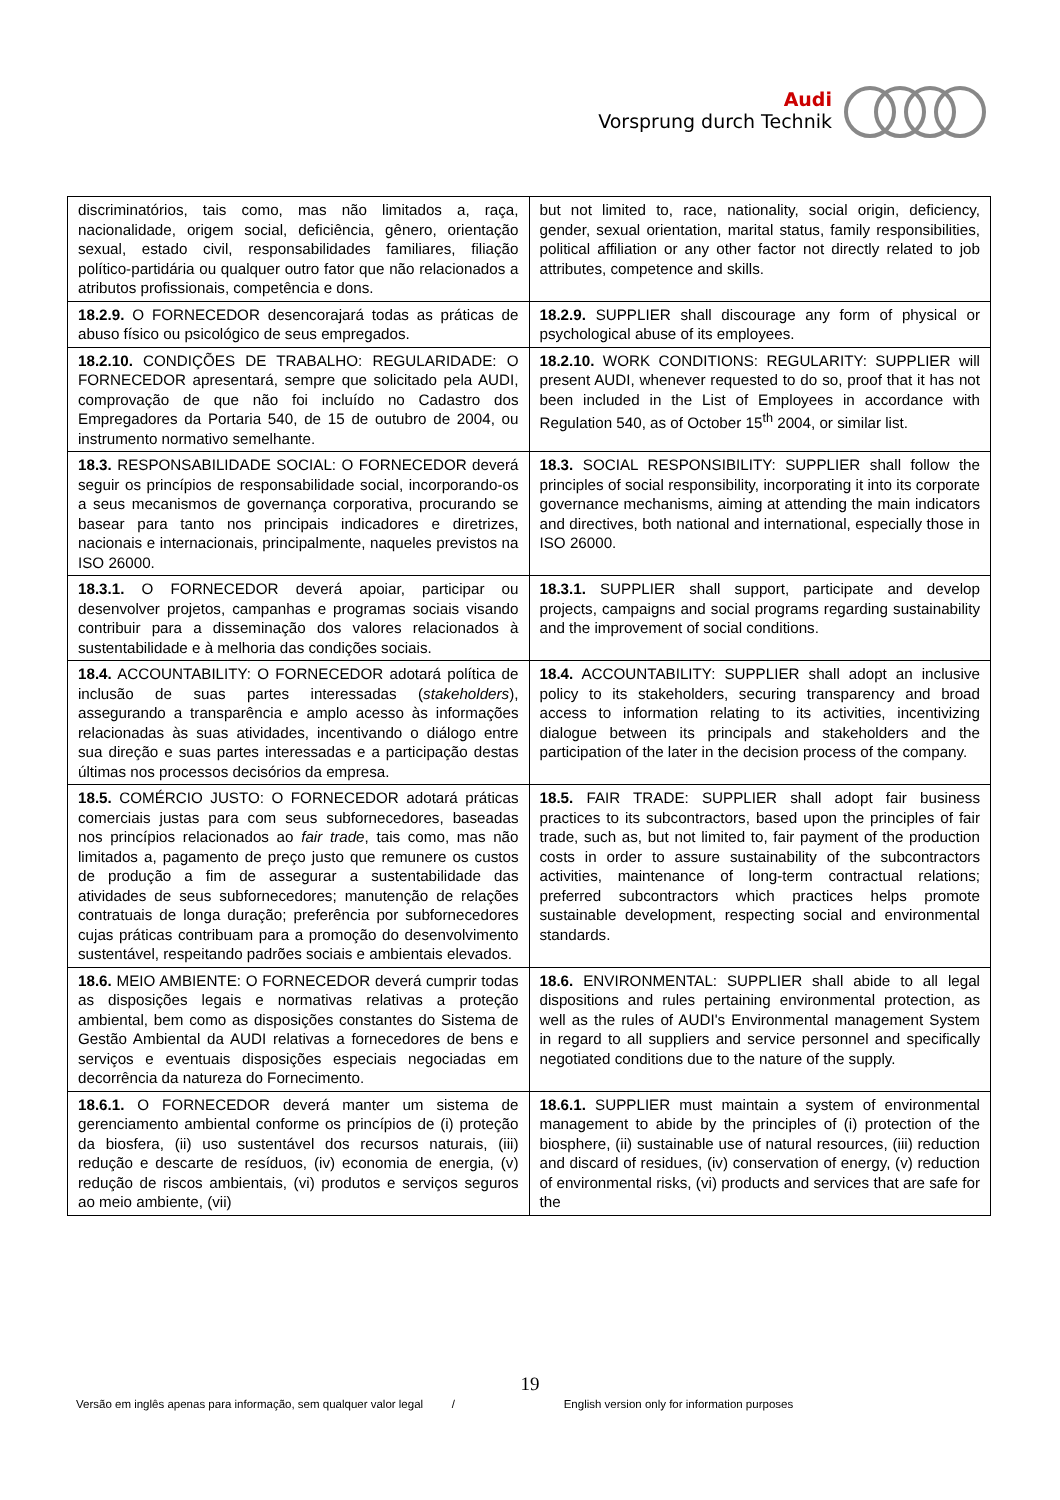Audi
Vorsprung durch Technik
| discriminatórios, tais como, mas não limitados a, raça, nacionalidade, origem social, deficiência, gênero, orientação sexual, estado civil, responsabilidades familiares, filiação político-partidária ou qualquer outro fator que não relacionados a atributos profissionais, competência e dons. | but not limited to, race, nationality, social origin, deficiency, gender, sexual orientation, marital status, family responsibilities, political affiliation or any other factor not directly related to job attributes, competence and skills. |
| 18.2.9. O FORNECEDOR desencorajará todas as práticas de abuso físico ou psicológico de seus empregados. | 18.2.9. SUPPLIER shall discourage any form of physical or psychological abuse of its employees. |
| 18.2.10. CONDIÇÕES DE TRABALHO: REGULARIDADE: O FORNECEDOR apresentará, sempre que solicitado pela AUDI, comprovação de que não foi incluído no Cadastro dos Empregadores da Portaria 540, de 15 de outubro de 2004, ou instrumento normativo semelhante. | 18.2.10. WORK CONDITIONS: REGULARITY: SUPPLIER will present AUDI, whenever requested to do so, proof that it has not been included in the List of Employees in accordance with Regulation 540, as of October 15<sup>th</sup> 2004, or similar list. |
| 18.3. RESPONSABILIDADE SOCIAL: O FORNECEDOR deverá seguir os princípios de responsabilidade social, incorporando-os a seus mecanismos de governança corporativa, procurando se basear para tanto nos principais indicadores e diretrizes, nacionais e internacionais, principalmente, naqueles previstos na ISO 26000. | 18.3. SOCIAL RESPONSIBILITY: SUPPLIER shall follow the principles of social responsibility, incorporating it into its corporate governance mechanisms, aiming at attending the main indicators and directives, both national and international, especially those in ISO 26000. |
| 18.3.1. O FORNECEDOR deverá apoiar, participar ou desenvolver projetos, campanhas e programas sociais visando contribuir para a disseminação dos valores relacionados à sustentabilidade e à melhoria das condições sociais. | 18.3.1. SUPPLIER shall support, participate and develop projects, campaigns and social programs regarding sustainability and the improvement of social conditions. |
| 18.4. ACCOUNTABILITY: O FORNECEDOR adotará política de inclusão de suas partes interessadas ( stakeholders ), assegurando a transparência e amplo acesso às informações relacionadas às suas atividades, incentivando o diálogo entre sua direção e suas partes interessadas e a participação destas últimas nos processos decisórios da empresa. | 18.4. ACCOUNTABILITY: SUPPLIER shall adopt an inclusive policy to its stakeholders, securing transparency and broad access to information relating to its activities, incentivizing dialogue between its principals and stakeholders and the participation of the later in the decision process of the company. |
| 18.5. COMÉRCIO JUSTO: O FORNECEDOR adotará práticas comerciais justas para com seus subfornecedores, baseadas nos princípios relacionados ao fair trade , tais como, mas não limitados a, pagamento de preço justo que remunere os custos de produção a fim de assegurar a sustentabilidade das atividades de seus subfornecedores; manutenção de relações contratuais de longa duração; preferência por subfornecedores cujas práticas contribuam para a promoção do desenvolvimento sustentável, respeitando padrões sociais e ambientais elevados. | 18.5. FAIR TRADE: SUPPLIER shall adopt fair business practices to its subcontractors, based upon the principles of fair trade, such as, but not limited to, fair payment of the production costs in order to assure sustainability of the subcontractors activities, maintenance of long-term contractual relations; preferred subcontractors which practices helps promote sustainable development, respecting social and environmental standards. |
| 18.6. MEIO AMBIENTE: O FORNECEDOR deverá cumprir todas as disposições legais e normativas relativas a proteção ambiental, bem como as disposições constantes do Sistema de Gestão Ambiental da AUDI relativas a fornecedores de bens e serviços e eventuais disposições especiais negociadas em decorrência da natureza do Fornecimento. | 18.6. ENVIRONMENTAL: SUPPLIER shall abide to all legal dispositions and rules pertaining environmental protection, as well as the rules of AUDI's Environmental management System in regard to all suppliers and service personnel and specifically negotiated conditions due to the nature of the supply. |
| 18.6.1. O FORNECEDOR deverá manter um sistema de gerenciamento ambiental conforme os princípios de (i) proteção da biosfera, (ii) uso sustentável dos recursos naturais, (iii) redução e descarte de resíduos, (iv) economia de energia, (v) redução de riscos ambientais, (vi) produtos e serviços seguros ao meio ambiente, (vii) | 18.6.1. SUPPLIER must maintain a system of environmental management to abide by the principles of (i) protection of the biosphere, (ii) sustainable use of natural resources, (iii) reduction and discard of residues, (iv) conservation of energy, (v) reduction of environmental risks, (vi) products and services that are safe for the |
19
Versão em inglês apenas para informação, sem qualquer valor legal / English version only for information purposes